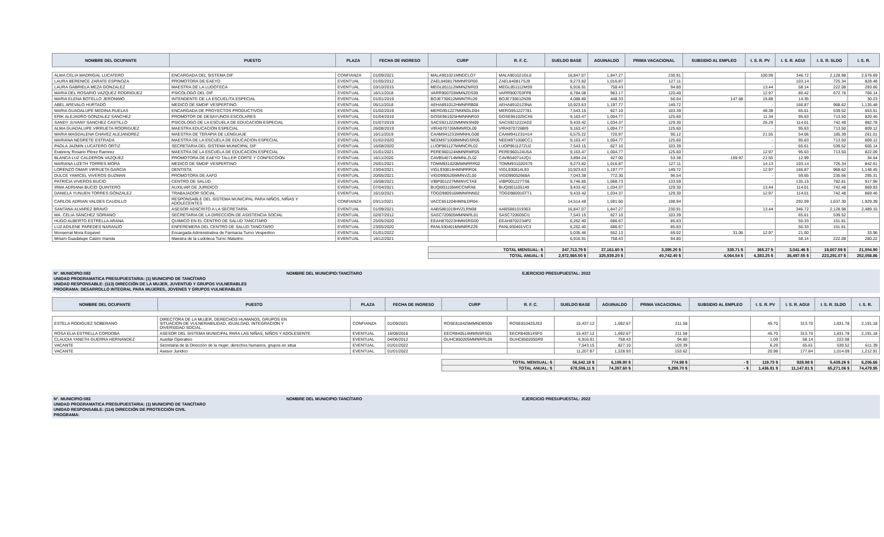| NOMBRE DEL OCUPANTE | PUESTO | PLAZA | FECHA DE INGRESO | CURP | R. F. C. | SUELDO BASE | AGUINALDO | PRIMA VACACIONAL | SUBSIDIO AL EMPLEO | I. S. R. PV | I. S. R. AGUI | I. S. R. SLDO | I. S. R. |
| --- | --- | --- | --- | --- | --- | --- | --- | --- | --- | --- | --- | --- | --- |
| ALMA CELIA MADRIGAL LUCATERO | ENCARGADA DEL SISTEMA DIF | CONFIANZA | 01/09/2021 | MALA901021MNDCLO7 | MALA901021GL6 | 16,847.07 | 1,847.27 | 230.91 | | 100.99 | 346.72 | 2,128.98 | 2,576.69 |
| LAURA BERENICE ZARATE ESPINOZA | PROMOTORA DE EAEYD | EVENTUAL | 01/05/2012 | ZAEL840817MMNRSR00 | ZAEL840817SJ9 | 9,273.82 | 1,016.87 | 127.11 | | - | 103.14 | 725.34 | 828.48 |
| LAURA GABRIELA MEZA GONZALEZ | MAESTRA DE LA LUDOTECA | EVENTUAL | 03/10/2015 | MEGL851112MMNZNR03 | MEGL851112MS9 | 6,916.91 | 758.43 | 94.80 | | 13.44 | 58.14 | 222.08 | 293.66 |
| MARIA DEL ROSARIO VAZQUEZ RODRIGUEZ | PSICOLOGO DEL DIF | EVENTUAL | 16/11/2018 | VARR900703MMNZDS09 | VARR900703FP8 | 8,784.08 | 963.17 | 120.40 | | 12.97 | 80.42 | 672.76 | 766.14 |
| MARIA ELENA BOTELLO JERONIMO | INTENDENTE DE LA ESCUELITA ESPECIAL | EVENTUAL | 01/01/2019 | BOJE730612MMNTRL09 | BOJE730612N39 | 4,088.80 | 448.33 | 56.04 | 147.68 | 15.88 | 14.35 | | 30.23 |
| ABEL AREVALO HURTADO | MEDICO DE SMDIF VESPERTINO | EVENTUAL | 05/11/2018 | AEHA891012HMNRRB08 | AEHA8910123NA | 10,923.63 | 1,197.77 | 149.72 | | - | 166.87 | 968.62 | 1,135.48 |
| MARIA GUADALUPE MEDINA RUELAS | ENCARGADA DE PROYECTOS PRODUCTIVOS | EVENTUAL | 01/02/2019 | MERG951227MMNDLD04 | MERG951227781 | 7,543.15 | 827.10 | 103.39 | | 48.38 | 65.61 | 539.52 | 653.51 |
| ERIK ALEJADRO GONZALEZ SANCHEZ | PROMOTOR DE DESAYUNOS ESCOLARES | EVENTUAL | 01/04/2019 | GOSE961025HMNNNR03 | GOSE961025CX6 | 9,163.47 | 1,004.77 | 125.60 | | 11.34 | 95.63 | 713.50 | 820.46 |
| SANDY JUVANY SANCHEZ CASTILLO | PSICOLOGO DE LA ESCUELA DE EDUCACION ESPECIAL | EVENTUAL | 01/07/2019 | SACS921222MMNNSN09 | SACS921222AD2 | 9,433.42 | 1,034.37 | 129.30 | | 26.29 | 114.01 | 742.48 | 882.78 |
| ALMA GUADALUPE VIRRUETA RODRIGUEZ | MAESTRA EDUCACION ESPECIAL | EVENTUAL | 26/08/2019 | VIRA970726MMNRDL09 | VIRA970726BI9 | 9,163.47 | 1,004.77 | 125.60 | | - | 95.63 | 713.50 | 809.12 |
| MARIA MAGDALENA CHAVEZ ALEJANDREZ | MAESTRA DE TERAPIA DE LENGUAJE | EVENTUAL | 16/11/2019 | CAAM941231MMNHLG08 | CAAM941231H14 | 6,575.22 | 720.97 | 90.12 | | 21.55 | 54.06 | 185.39 | 261.01 |
| MARIANA NEGRETE ESTRADA | MAESTRA DE LA ESCUELA DE EDUCACION ESPECIAL | EVENTUAL | 01/02/2020 | NEEM971008MMNGSR05 | NEEM971008CC1 | 9,163.47 | 1,004.77 | 125.60 | | - | 95.63 | 713.50 | 809.12 |
| PAOLA JAZMIN LUCATERO ORTIZ | SECRETARIA DEL SISTEMA MUNICIPAL DIF | EVENTUAL | 16/08/2020 | LUOP961127MMNCRL02 | LUOP961127ZU2 | 7,543.15 | 827.10 | 103.39 | | - | 65.61 | 539.52 | 605.14 |
| Eratzeny Rosario Pérez Ramirez | MAESTRA DE LA ESCUELA DE EDUCACION ESPECIAL | EVENTUAL | 01/01/2021 | PERE960124MMNRMR05 | PERE960124U5A | 9,163.47 | 1,004.77 | 125.60 | | 12.97 | 95.63 | 713.50 | 822.09 |
| BLANCA LUZ CALDERON VAZQUEZ | PROMOTORA DE EAEYD TALLER CORTE Y CONFECCION | EVENTUAL | 16/11/2020 | CAVB540714MMNLZL02 | CAVB540714JQ1 | 3,894.24 | 427.00 | 53.38 | 159.97 | 21.55 | 12.99 | | 34.54 |
| MARIANA LIZETH TORRES MORA | MEDICO DE SMDIF VESPERTINO | EVENTUAL | 25/01/2021 | TOMM931020MMNRRR02 | TOMM931020S70 | 9,273.82 | 1,016.87 | 127.11 | | 14.13 | 103.14 | 725.34 | 842.61 |
| LORENZO OMAR VIRRUETA GARCIA | DENTISTA | EVENTUAL | 23/04/2021 | VIGL930814HMNRRR04 | VIGL930814L93 | 10,923.63 | 1,197.77 | 149.72 | | 12.97 | 166.87 | 968.62 | 1,148.45 |
| DULCE YAMICEL VIVEROS GUZMAN | PROMOTORA DE AAFD | EVENTUAL | 20/05/2021 | VIGD990526MMNVZL00 | VIGD99052668A | 7,043.38 | 772.30 | 96.54 | | - | 59.65 | 235.66 | 295.31 |
| PATRICIA VIVEROS BUCIO | CENTRO DE SALUD | EVENTUAL | 16/08/2021 | VIBP001227MMNVCTA9 | VIBP001227TS6 | 9,746.85 | 1,068.73 | 133.59 | | - | 135.15 | 782.81 | 917.96 |
| IRMA ADRIANA BUCIO QUINTERO | AUXILIAR DE JURIDICO | EVENTUAL | 07/04/2021 | BUQI001105MICCNRA8 | BUQI001105149 | 9,433.42 | 1,034.37 | 129.30 | | 13.44 | 114.01 | 742.48 | 869.93 |
| DANIELA YUNUEN TORRES GÓNZALEZ | TRABAJADOR SOCIAL | EVENTUAL | 16/10/2021 | TOGD980916MMNRNN02 | TOGD980916TT1 | 9,433.42 | 1,034.37 | 129.30 | | 12.97 | 114.01 | 742.48 | 869.46 |
| CARLOS ADRIAN VALDES CAUDILLO | RESPONSABLE DEL SISTEMA MUNICIPAL PARA NIÑOS, NIÑAS Y ADOLECENTES | CONFIANZA | 03/11/2021 | VACC651204HMNLDR04 | | 14,514.48 | 1,591.50 | 198.94 | | - | 292.09 | 1,637.30 | 1,929.39 |
| SANTANA ALVAREZ BRAVO | ASESOR ADSCRITO A LA SECRETARÍA | EVENTUAL | 01/09/2021 | AABS881019HVZLRN08 | AABS881019363 | 16,847.07 | 1,847.27 | 230.91 | | 13.44 | 346.72 | 2,128.98 | 2,489.15 |
| MA. CELIA SÁNCHEZ SORIANO | SECRETARIA DE LA DIRECCIÓN DE ASISTENCIA SOCIAL | EVENTUAL | 02/07/2012 | SASC720605MMNNRL01 | SASC720605CI1 | 7,543.15 | 827.10 | 103.39 | | | 65.61 | 539.52 | |
| HUGO ALBERTO ESTRELLA ARANA | QUIMICO EN EL CENTRO DE SALUD TANCITARO | EVENTUAL | 25/05/2020 | EEAH870223HMNSRG00 | EEAH8702234P2 | 6,262.40 | 686.67 | 85.83 | | | 50.33 | 151.81 | |
| LUZ ADILENE PAREDES NARANJO | ENFEREMERA DEL CENTRO DE SALUD TANCITARO | EVENTUAL | 23/05/2020 | PANL930401MMNRRZ29 | PANL930401VC3 | 6,262.40 | 686.67 | 85.83 | | | 50.33 | 151.81 | |
| Monserrat Mora Esquivel | Encargada Administrativa de Farmacia Turno Vespertino | EVENTUAL | 01/01/2022 | | | 5,035.46 | 552.13 | 69.02 | 31.06 | 12.97 | 21.00 | | 33.96 |
| Miriam Guadalupe Castro Irianda | Maestra de la Ludoteca Turno Matutino | EVENTUAL | 16/12/2021 | | | 6,916.91 | 758.43 | 94.80 | | - | 58.14 | 222.08 | 280.22 |
| | | | | TOTAL MENSUAL: $ | | 247,713.79 $ | 27,161.60 $ | 3,395.20 $ | 338.71 $ | 365.27 $ | 3,041.46 $ | 18,607.59 $ | 21,004.90 |
| | | | | TOTAL ANUAL: $ | | 2,972,565.50 $ | 325,939.20 $ | 40,742.40 $ | 4,064.54 $ | 4,383.25 $ | 36,497.55 $ | 223,291.07 $ | 252,058.86 |
N°. MUNICIPIO:083
UNIDAD PROGRAMATICA PRESUPUESTARIA: (1) MUNICIPIO DE TANCÍTARO
UNIDAD RESPONSABLE: (113) DIRECCIÓN DE LA MUJER, JUVENTUD Y GRUPOS VULNERABLES
PROGRAMA: DESARROLLO INTEGRAL PARA MUJERES, JOVENES Y GRUPOS VULNERABLES
NOMBRE DEL MUNICIPIO:TANCÍTARO EJERCICIO PRESUPUESTAL: 2022
| NOMBRE DEL OCUPANTE | PUESTO | PLAZA | FECHA DE INGRESO | CURP | R. F. C. | SUELDO BASE | AGUINALDO | PRIMA VACACIONAL | SUBSIDIO AL EMPLEO | I. S. R. PV | I. S. R. AGUI | I. S. R. SLDO | I. S. R. |
| --- | --- | --- | --- | --- | --- | --- | --- | --- | --- | --- | --- | --- | --- |
| ESTELA RODIGUEZ SOBERANO | DIRECTORA DE LA MUJER, DERECHOS HUMANOS, GRUPOS EN SITUACION DE VULNERABILIDAD, IGUALDAD, INTEGRACION Y DIVERSIDAD SOCIAL. | CONFIANZA | 01/09/2021 | ROSE810425MMNDBS09 | ROSE810425JS3 | 15,437.12 | 1,692.67 | 211.58 | | 45.70 | 313.70 | 1,831.78 | 2,191.18 |
| ROSA ELIA ESTRELLA CORDOBA | ASESOR DEL SISTEMA MUNICIPAL PARA LAS NIÑAS, NIÑOS Y ADOLESENTE | EVENTUAL | 16/08/2016 | EECR840514MMNSRS01 | EECR840514SF0 | 15,437.12 | 1,692.67 | 211.58 | | 45.70 | 313.70 | 1,831.78 | 2,191.18 |
| CLAUDIA YANETH GUERRA HERNANDEZ | Auxiliar Operativo | EVENTUAL | 04/06/2012 | GUHC850205MMNRRL06 | GUHC8502055R9 | 6,916.91 | 758.43 | 94.80 | | 1.09 | 58.14 | 222.08 | |
| VACANTE | Secretaria de la Dirección de la mujer, derechos humanos, grupos en situa | EVENTUAL | 01/01/2022 | | | 7,543.15 | 827.10 | 103.39 | | 6.26 | 65.61 | 539.52 | 611.39 |
| VACANTE | Asesor Juridico | EVENTUAL | 01/01/2022 | | | 11,207.87 | 1,228.93 | 153.62 | | 20.98 | 177.84 | 1,014.09 | 1,212.91 |
| | | | | TOTAL MENSUAL: $ | | 56,542.18 $ | 6,199.80 $ | 774.98 $ | - $ | 119.73 $ | 928.98 $ | 5,439.26 $ | 6,206.66 |
| | | | | TOTAL ANUAL: $ | | 678,506.11 $ | 74,397.60 $ | 9,299.70 $ | - $ | 1,436.81 $ | 11,147.81 $ | 65,271.06 $ | 74,479.95 |
N°. MUNICIPIO:083
UNIDAD PROGRAMATICA PRESUPUESTARIA: (1) MUNICIPIO DE TANCÍTARO
UNIDAD RESPONSABLE: (114) DIRECCIÓN DE PROTECCIÓN CIVIL
PROGRAMA:
NOMBRE DEL MUNICIPIO:TANCÍTARO EJERCICIO PRESUPUESTAL: 2022